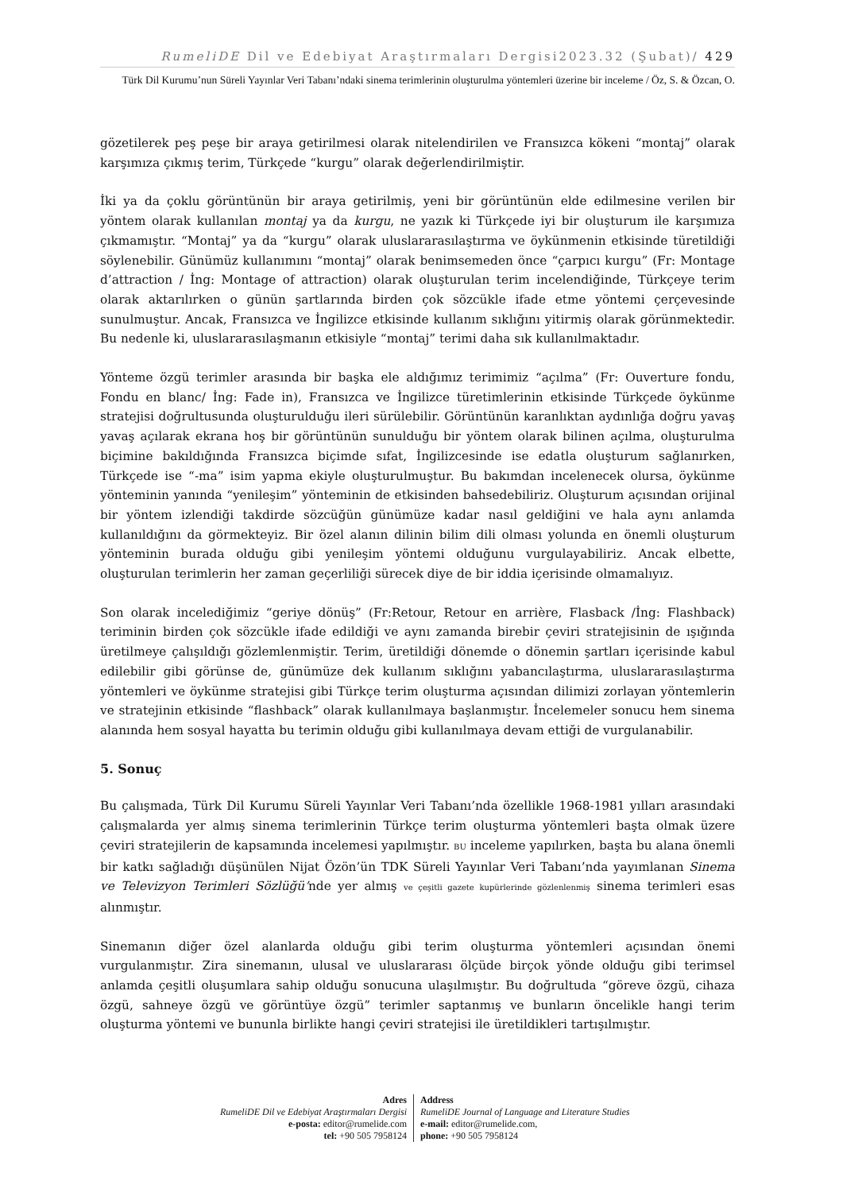RumeliDE Dil ve Edebiyat Araştırmaları Dergisi2023.32 (Şubat)/ 429
Türk Dil Kurumu’nun Süreli Yayınlar Veri Tabanı’ndaki sinema terimlerinin oluşturulma yöntemleri üzerine bir inceleme / Öz, S. & Özcan, O.
gözetilerek peş peşe bir araya getirilmesi olarak nitelendirilen ve Fransızca kökeni “montaj” olarak karşımıza çıkmış terim, Türkçede “kurgu” olarak değerlendirilmiştir.
İki ya da çoklu görüntünün bir araya getirilmiş, yeni bir görüntünün elde edilmesine verilen bir yöntem olarak kullanılan montaj ya da kurgu, ne yazık ki Türkçede iyi bir oluşturum ile karşımıza çıkmamıştır. “Montaj” ya da “kurgu” olarak uluslararasılaştırma ve öykünmenin etkisinde türetildiği söylenebilir. Günümüz kullanımını “montaj” olarak benimsemeden önce “çarpıcı kurgu” (Fr: Montage d’attraction / İng: Montage of attraction) olarak oluşturulan terim incelendiğinde, Türkçeye terim olarak aktarılırken o günün şartlarında birden çok sözcükle ifade etme yöntemi çerçevesinde sunulmuştur. Ancak, Fransızca ve İngilizce etkisinde kullanım sıklığını yitirmiş olarak görünmektedir. Bu nedenle ki, uluslararasılaşmanın etkisiyle “montaj” terimi daha sık kullanılmaktadır.
Yönteme özgü terimler arasında bir başka ele aldığımız terimimiz “açılma” (Fr: Ouverture fondu, Fondu en blanc/ İng: Fade in), Fransızca ve İngilizce türetimlerinin etkisinde Türkçede öykünme stratejisi doğrultusunda oluşturulduğu ileri sürülebilir. Görüntünün karanlıktan aydınlığa doğru yavaş yavaş açılarak ekrana hoş bir görüntünün sunulduğu bir yöntem olarak bilinen açılma, oluşturulma biçimine bakıldığında Fransızca biçimde sıfat, İngilizcesinde ise edatla oluşturum sağlanırken, Türkçede ise “-ma” isim yapma ekiyle oluşturulmuştur. Bu bakımdan incelenecek olursa, öykünme yönteminin yanında “yenileşim” yönteminin de etkisinden bahsedebiliriz. Oluşturum açısından orijinal bir yöntem izlendiği takdirde sözcüğün günümüze kadar nasıl geldiğini ve hala aynı anlamda kullanıldığını da görmekteyiz. Bir özel alanın dilinin bilim dili olması yolunda en önemli oluşturum yönteminin burada olduğu gibi yenileşim yöntemi olduğunu vurgulayabiliriz. Ancak elbette, oluşturulan terimlerin her zaman geçerliliği sürecek diye de bir iddia içerisinde olmamalıyız.
Son olarak incelediğimiz “geriye dönüş” (Fr:Retour, Retour en arrière, Flasback /İng: Flashback) teriminin birden çok sözcükle ifade edildiği ve aynı zamanda birebir çeviri stratejisinin de ışığında üretilmeye çalışıldığı gözlemlenmiştir. Terim, üretildiği dönemde o dönemin şartları içerisinde kabul edilebilir gibi görünse de, günümüze dek kullanım sıklığını yabancılaştırma, uluslararasılaştırma yöntemleri ve öykünme stratejisi gibi Türkçe terim oluşturma açısından dilimizi zorlayan yöntemlerin ve stratejinin etkisinde “flashback” olarak kullanılmaya başlanmıştır. İncelemeler sonucu hem sinema alanında hem sosyal hayatta bu terimin olduğu gibi kullanılmaya devam ettiği de vurgulanabilir.
5. Sonuç
Bu çalışmada, Türk Dil Kurumu Süreli Yayınlar Veri Tabanı’nda özellikle 1968-1981 yılları arasındaki çalışmalarda yer almış sinema terimlerinin Türkçe terim oluşturma yöntemleri başta olmak üzere çeviri stratejilerin de kapsamında incelemesi yapılmıştır. BU inceleme yapılırken, başta bu alana önemli bir katkı sağladığı düşünülen Nijat Özön’ün TDK Süreli Yayınlar Veri Tabanı’nda yayımlanan Sinema ve Televizyon Terimleri Sözlüğü’nde yer almış ve çeşitli gazete kupürlerinde gözlenlenmiş sinema terimleri esas alınmıştır.
Sinemanın diğer özel alanlarda olduğu gibi terim oluşturma yöntemleri açısından önemi vurgulanmıştır. Zira sinemanın, ulusal ve uluslararası ölçüde birçok yönde olduğu gibi terimsel anlamda çeşitli oluşumlara sahip olduğu sonucuna ulaşılmıştır. Bu doğrultuda “göreve özgü, cihaza özgü, sahneye özgü ve görüntüye özgü” terimler saptanmış ve bunların öncelikle hangi terim oluşturma yöntemi ve bununla birlikte hangi çeviri stratejisi ile üretildikleri tartışılmıştır.
Adres
RumeliDE Dil ve Edebiyat Araştırmaları Dergisi
e-posta: editor@rumelide.com
tel: +90 505 7958124
Address
RumeliDE Journal of Language and Literature Studies
e-mail: editor@rumelide.com,
phone: +90 505 7958124